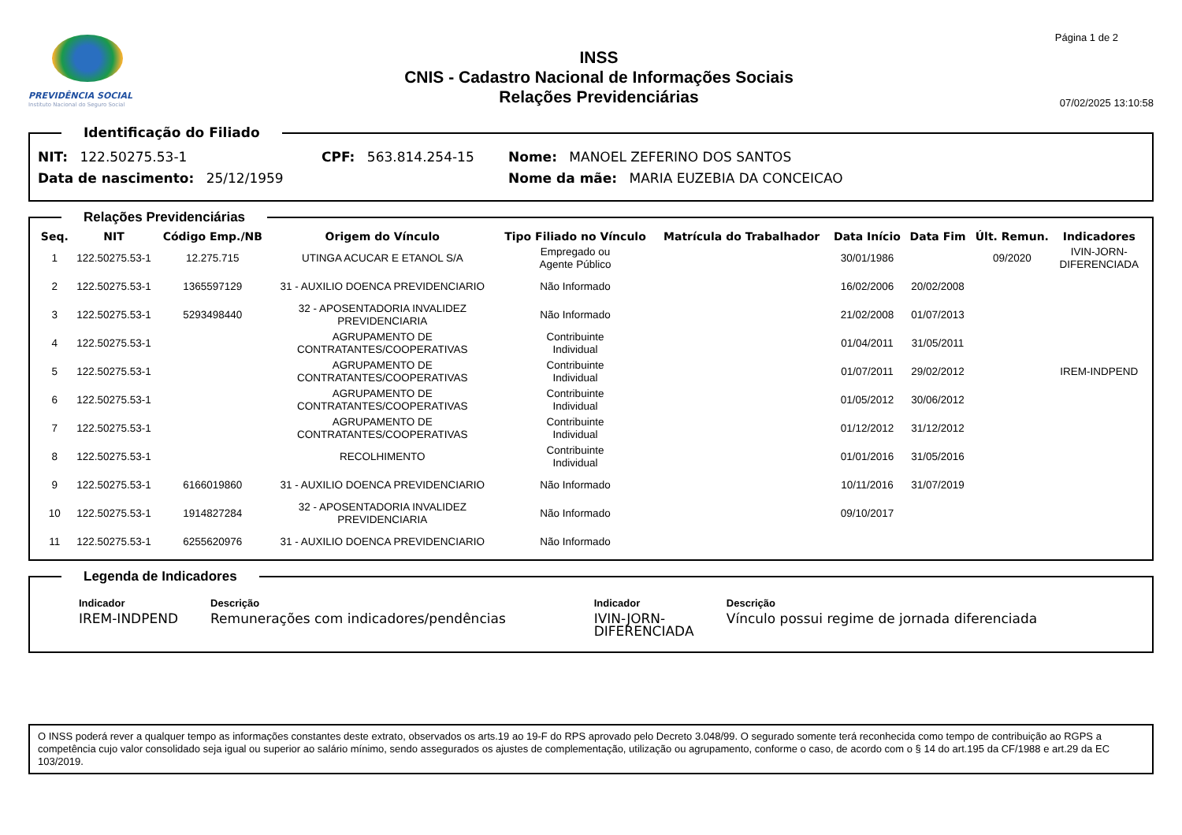PREVIDÊNCIA SOCIAL
Instituto Nacional do Seguro Social
INSS
CNIS - Cadastro Nacional de Informações Sociais
Relações Previdenciárias
Página 1 de 2
07/02/2025 13:10:58
Identificação do Filiado
NIT: 122.50275.53-1 CPF: 563.814.254-15 Nome: MANOEL ZEFERINO DOS SANTOS
Data de nascimento: 25/12/1959 Nome da mãe: MARIA EUZEBIA DA CONCEICAO
Relações Previdenciárias
| Seq. | NIT | Código Emp./NB | Origem do Vínculo | Tipo Filiado no Vínculo | Matrícula do Trabalhador | Data Início | Data Fim | Últ. Remun. | Indicadores |
| --- | --- | --- | --- | --- | --- | --- | --- | --- | --- |
| 1 | 122.50275.53-1 | 12.275.715 | UTINGA ACUCAR E ETANOL S/A | Empregado ou Agente Público | | 30/01/1986 | | 09/2020 | IVIN-JORN- DIFERENCIADA |
| 2 | 122.50275.53-1 | 1365597129 | 31 - AUXILIO DOENCA PREVIDENCIARIO | Não Informado | | 16/02/2006 | 20/02/2008 | | |
| 3 | 122.50275.53-1 | 5293498440 | 32 - APOSENTADORIA INVALIDEZ PREVIDENCIARIA | Não Informado | | 21/02/2008 | 01/07/2013 | | |
| 4 | 122.50275.53-1 | | AGRUPAMENTO DE CONTRATANTES/COOPERATIVAS | Contribuinte Individual | | 01/04/2011 | 31/05/2011 | | |
| 5 | 122.50275.53-1 | | AGRUPAMENTO DE CONTRATANTES/COOPERATIVAS | Contribuinte Individual | | 01/07/2011 | 29/02/2012 | | IREM-INDPEND |
| 6 | 122.50275.53-1 | | AGRUPAMENTO DE CONTRATANTES/COOPERATIVAS | Contribuinte Individual | | 01/05/2012 | 30/06/2012 | | |
| 7 | 122.50275.53-1 | | AGRUPAMENTO DE CONTRATANTES/COOPERATIVAS | Contribuinte Individual | | 01/12/2012 | 31/12/2012 | | |
| 8 | 122.50275.53-1 | | RECOLHIMENTO | Contribuinte Individual | | 01/01/2016 | 31/05/2016 | | |
| 9 | 122.50275.53-1 | 6166019860 | 31 - AUXILIO DOENCA PREVIDENCIARIO | Não Informado | | 10/11/2016 | 31/07/2019 | | |
| 10 | 122.50275.53-1 | 1914827284 | 32 - APOSENTADORIA INVALIDEZ PREVIDENCIARIA | Não Informado | | 09/10/2017 | | | |
| 11 | 122.50275.53-1 | 6255620976 | 31 - AUXILIO DOENCA PREVIDENCIARIO | Não Informado | | | | | |
Legenda de Indicadores
| Indicador | Descrição | Indicador | Descrição |
| --- | --- | --- | --- |
| IREM-INDPEND | Remunerações com indicadores/pendências | IVIN-JORN- DIFERENCIADA | Vínculo possui regime de jornada diferenciada |
O INSS poderá rever a qualquer tempo as informações constantes deste extrato, observados os arts.19 ao 19-F do RPS aprovado pelo Decreto 3.048/99. O segurado somente terá reconhecida como tempo de contribuição ao RGPS a competência cujo valor consolidado seja igual ou superior ao salário mínimo, sendo assegurados os ajustes de complementação, utilização ou agrupamento, conforme o caso, de acordo com o § 14 do art.195 da CF/1988 e art.29 da EC 103/2019.